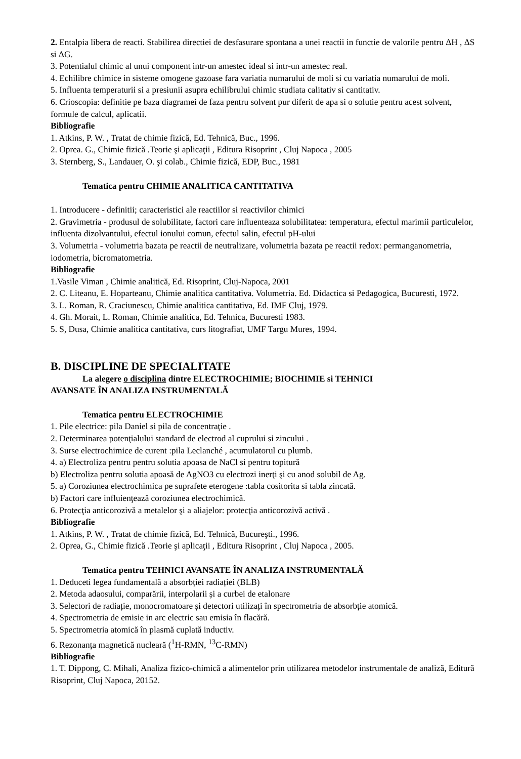2. Entalpia libera de reacti. Stabilirea directiei de desfasurare spontana a unei reactii in functie de valorile pentru ΔH , ΔS si ΔG.
3. Potentialul chimic al unui component intr-un amestec ideal si intr-un amestec real.
4. Echilibre chimice in sisteme omogene gazoase fara variatia numarului de moli si cu variatia numarului de moli.
5. Influenta temperaturii si a presiunii asupra echilibrului chimic studiata calitativ si cantitativ.
6. Crioscopia: definitie pe baza diagramei de faza pentru solvent pur diferit de apa si o solutie pentru acest solvent, formule de calcul, aplicatii.
Bibliografie
1. Atkins, P. W. , Tratat de chimie fizică, Ed. Tehnică, Buc., 1996.
2. Oprea. G., Chimie fizică .Teorie şi aplicaţii , Editura Risoprint , Cluj Napoca , 2005
3. Sternberg, S., Landauer, O. şi colab., Chimie fizică, EDP, Buc., 1981
Tematica pentru CHIMIE ANALITICA CANTITATIVA
1. Introducere - definitii; caracteristici ale reactiilor si reactivilor chimici
2. Gravimetria - produsul de solubilitate, factori care influenteaza solubilitatea: temperatura, efectul marimii particulelor, influenta dizolvantului, efectul ionului comun, efectul salin, efectul pH-ului
3. Volumetria - volumetria bazata pe reactii de neutralizare, volumetria bazata pe reactii redox: permanganometria, iodometria, bicromatometria.
Bibliografie
1.Vasile Viman , Chimie analitică, Ed. Risoprint, Cluj-Napoca, 2001
2. C. Liteanu, E. Hoparteanu, Chimie analitica cantitativa. Volumetria. Ed. Didactica si Pedagogica, Bucuresti, 1972.
3. L. Roman, R. Craciunescu, Chimie analitica cantitativa, Ed. IMF Cluj, 1979.
4. Gh. Morait, L. Roman, Chimie analitica, Ed. Tehnica, Bucuresti 1983.
5. S, Dusa, Chimie analitica cantitativa, curs litografiat, UMF Targu Mures, 1994.
B. DISCIPLINE DE SPECIALITATE
La alegere o disciplina dintre ELECTROCHIMIE; BIOCHIMIE si TEHNICI
AVANSATE ÎN ANALIZA INSTRUMENTALĂ
Tematica pentru ELECTROCHIMIE
1. Pile electrice: pila Daniel si pila de concentraţie .
2. Determinarea potenţialului standard de electrod al cuprului si zincului .
3. Surse electrochimice de curent :pila Leclanché , acumulatorul cu plumb.
4. a) Electroliza pentru pentru solutia apoasa de NaCl si pentru topitură
b) Electroliza pentru solutia apoasă de AgNO3 cu electrozi inerţi şi cu anod solubil de Ag.
5. a) Coroziunea electrochimica pe suprafete eterogene :tabla cositorita si tabla zincată.
b) Factori care influienţează coroziunea electrochimică.
6. Protecţia anticorozivă a metalelor şi a aliajelor: protecţia anticorozivă activă .
Bibliografie
1. Atkins, P. W. , Tratat de chimie fizică, Ed. Tehnică, Bucureşti., 1996.
2. Oprea, G., Chimie fizică .Teorie şi aplicaţii , Editura Risoprint , Cluj Napoca , 2005.
Tematica pentru TEHNICI AVANSATE ÎN ANALIZA INSTRUMENTALĂ
1. Deduceti legea fundamentală a absorbției radiației (BLB)
2. Metoda adaosului, comparării, interpolarii și a curbei de etalonare
3. Selectori de radiație, monocromatoare și detectori utilizați în spectrometria de absorbție atomică.
4. Spectrometria de emisie in arc electric sau emisia în flacără.
5. Spectrometria atomică în plasmă cuplată inductiv.
6. Rezonanța magnetică nucleară (<sup>1</sup>H-RMN, <sup>13</sup>C-RMN)
Bibliografie
1. T. Dippong, C. Mihali, Analiza fizico-chimică a alimentelor prin utilizarea metodelor instrumentale de analiză, Editură Risoprint, Cluj Napoca, 20152.